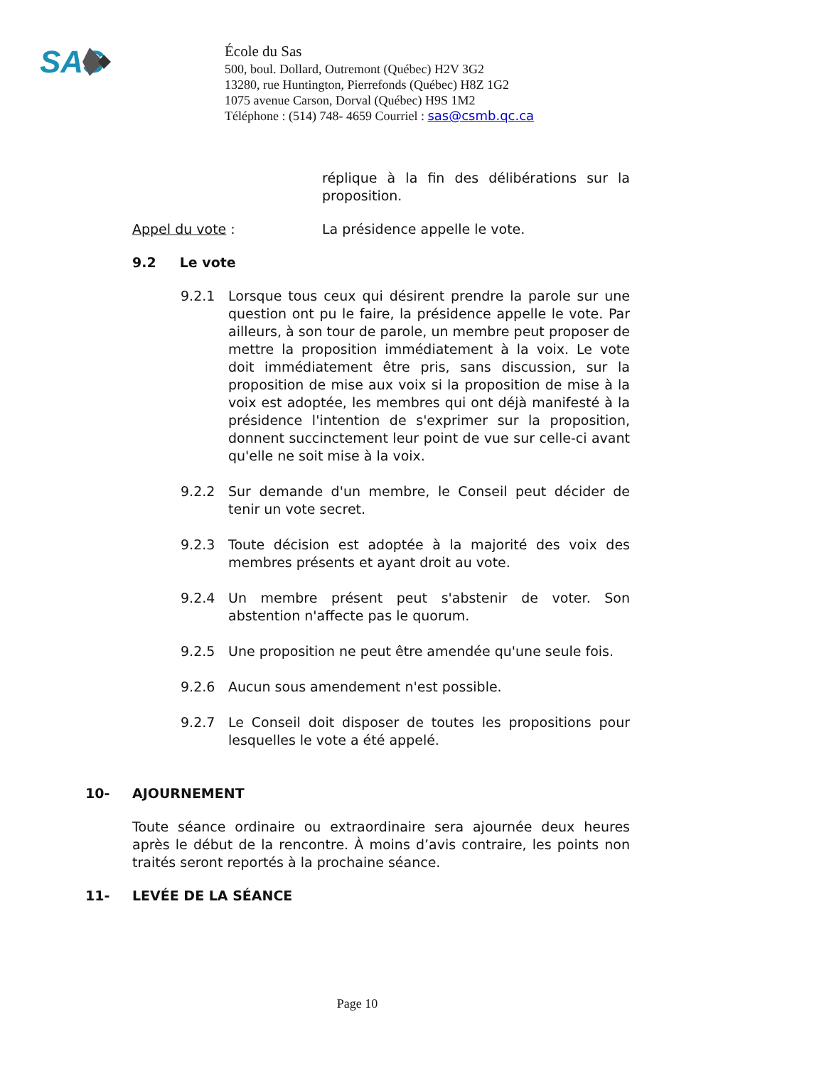SAS
École du Sas
500, boul. Dollard, Outremont (Québec) H2V 3G2
13280, rue Huntington, Pierrefonds (Québec) H8Z 1G2
1075 avenue Carson, Dorval (Québec) H9S 1M2
Téléphone : (514) 748- 4659 Courriel : sas@csmb.qc.ca
réplique à la fin des délibérations sur la proposition.
Appel du vote : La présidence appelle le vote.
9.2 Le vote
9.2.1 Lorsque tous ceux qui désirent prendre la parole sur une question ont pu le faire, la présidence appelle le vote. Par ailleurs, à son tour de parole, un membre peut proposer de mettre la proposition immédiatement à la voix. Le vote doit immédiatement être pris, sans discussion, sur la proposition de mise aux voix si la proposition de mise à la voix est adoptée, les membres qui ont déjà manifesté à la présidence l'intention de s'exprimer sur la proposition, donnent succinctement leur point de vue sur celle-ci avant qu'elle ne soit mise à la voix.
9.2.2 Sur demande d'un membre, le Conseil peut décider de tenir un vote secret.
9.2.3 Toute décision est adoptée à la majorité des voix des membres présents et ayant droit au vote.
9.2.4 Un membre présent peut s'abstenir de voter. Son abstention n'affecte pas le quorum.
9.2.5 Une proposition ne peut être amendée qu'une seule fois.
9.2.6 Aucun sous amendement n'est possible.
9.2.7 Le Conseil doit disposer de toutes les propositions pour lesquelles le vote a été appelé.
10- AJOURNEMENT
Toute séance ordinaire ou extraordinaire sera ajournée deux heures après le début de la rencontre. À moins d’avis contraire, les points non traités seront reportés à la prochaine séance.
11- LEVÉE DE LA SÉANCE
Page 10